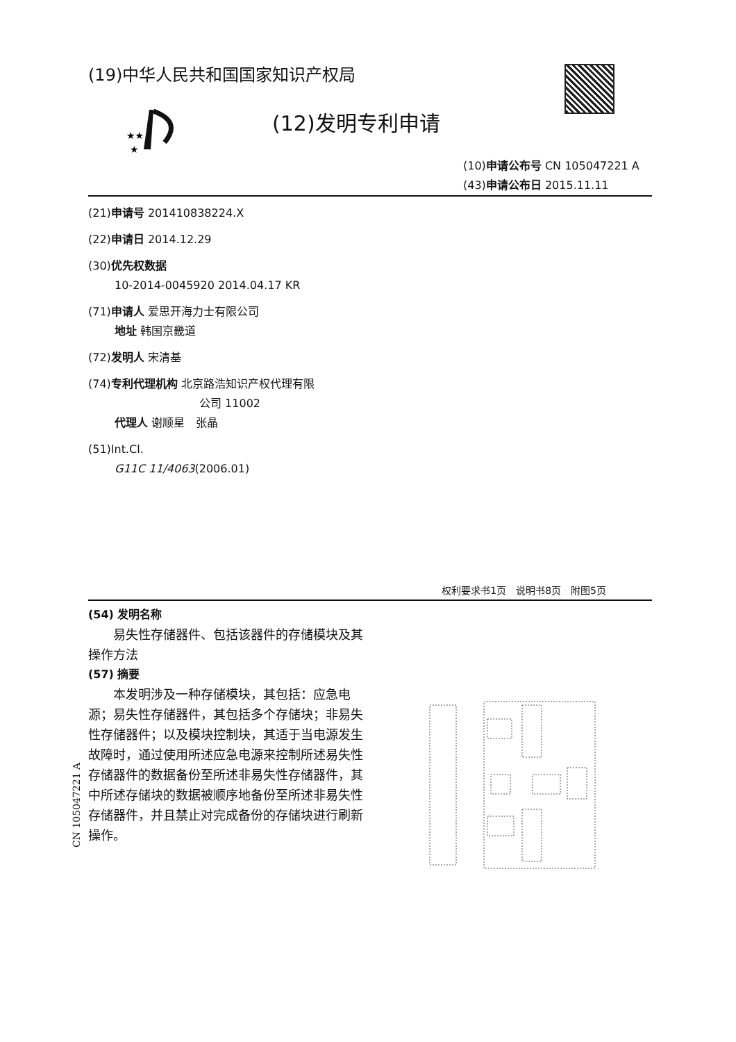(19)中华人民共和国国家知识产权局
★★
★
(12)发明专利申请
(10)申请公布号 CN 105047221 A
(43)申请公布日 2015.11.11
(21)申请号 201410838224.X
(22)申请日 2014.12.29
(30)优先权数据
10-2014-0045920 2014.04.17 KR
(71)申请人 爱思开海力士有限公司
地址 韩国京畿道
(72)发明人 宋清基
(74)专利代理机构 北京路浩知识产权代理有限
公司 11002
代理人 谢顺星　张晶
(51)Int.Cl.
G11C 11/4063(2006.01)
权利要求书1页　说明书8页　附图5页
(54) 发明名称
易失性存储器件、包括该器件的存储模块及其操作方法
(57) 摘要
本发明涉及一种存储模块，其包括：应急电源；易失性存储器件，其包括多个存储块；非易失性存储器件；以及模块控制块，其适于当电源发生故障时，通过使用所述应急电源来控制所述易失性存储器件的数据备份至所述非易失性存储器件，其中所述存储块的数据被顺序地备份至所述非易失性存储器件，并且禁止对完成备份的存储块进行刷新操作。
CN 105047221 A